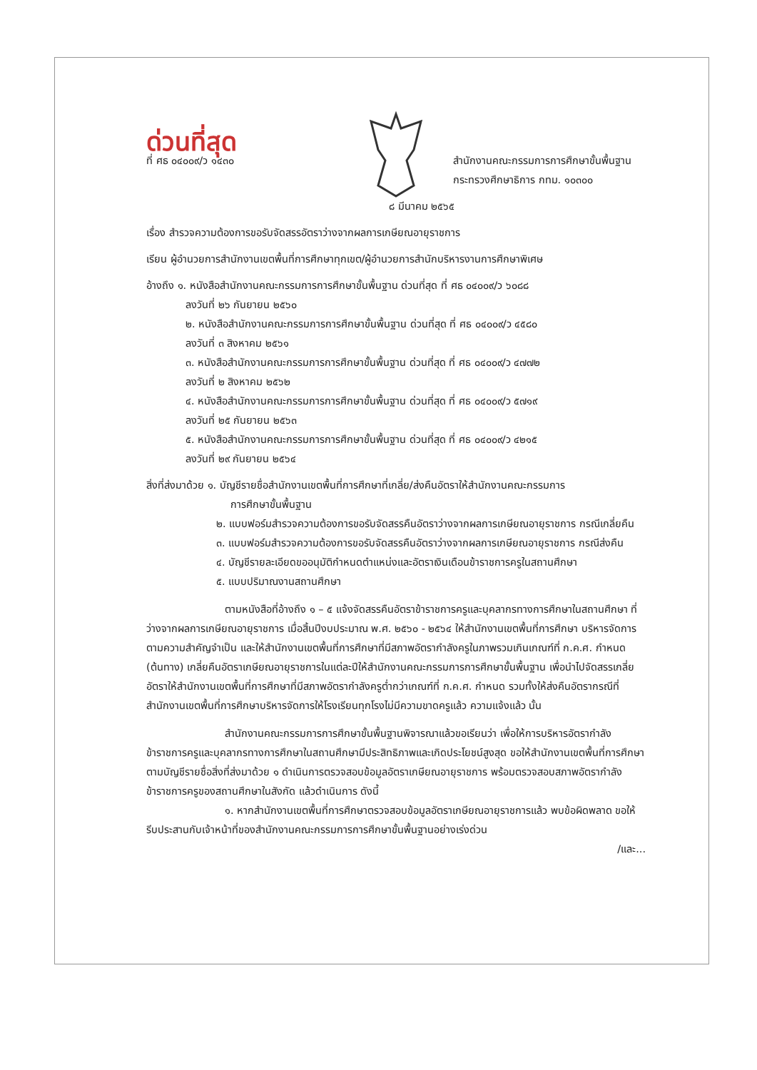ด่วนที่สุด
ที่ ศธ ๐๔๐๐๙/ว ๑๔๓๐ สำนักงานคณะกรรมการการศึกษาขั้นพื้นฐาน
กระทรวงศึกษาธิการ กทม. ๑๐๓๐๐
๘ มีนาคม ๒๕๖๕
เรื่อง สำรวจความต้องการขอรับจัดสรรอัตราว่างจากผลการเกษียณอายุราชการ
เรียน ผู้อำนวยการสำนักงานเขตพื้นที่การศึกษาทุกเขต/ผู้อำนวยการสำนักบริหารงานการศึกษาพิเศษ
อ้างถึง ๑. หนังสือสำนักงานคณะกรรมการการศึกษาขั้นพื้นฐาน ด่วนที่สุด ที่ ศธ ๐๔๐๐๙/ว ๖๐๘๘
ลงวันที่ ๒๖ กันยายน ๒๕๖๐
๒. หนังสือสำนักงานคณะกรรมการการศึกษาขั้นพื้นฐาน ด่วนที่สุด ที่ ศธ ๐๔๐๐๙/ว ๔๕๘๐
ลงวันที่ ๓ สิงหาคม ๒๕๖๑
๓. หนังสือสำนักงานคณะกรรมการการศึกษาขั้นพื้นฐาน ด่วนที่สุด ที่ ศธ ๐๔๐๐๙/ว ๔๗๗๒
ลงวันที่ ๒ สิงหาคม ๒๕๖๒
๔. หนังสือสำนักงานคณะกรรมการการศึกษาขั้นพื้นฐาน ด่วนที่สุด ที่ ศธ ๐๔๐๐๙/ว ๕๗๑๙
ลงวันที่ ๒๕ กันยายน ๒๕๖๓
๕. หนังสือสำนักงานคณะกรรมการการศึกษาขั้นพื้นฐาน ด่วนที่สุด ที่ ศธ ๐๔๐๐๙/ว ๔๒๑๕
ลงวันที่ ๒๙ กันยายน ๒๕๖๔
สิ่งที่ส่งมาด้วย ๑. บัญชีรายชื่อสำนักงานเขตพื้นที่การศึกษาที่เกลี่ย/ส่งคืนอัตราให้สำนักงานคณะกรรมการ
การศึกษาขั้นพื้นฐาน
๒. แบบฟอร์มสำรวจความต้องการขอรับจัดสรรคืนอัตราว่างจากผลการเกษียณอายุราชการ กรณีเกลี่ยคืน
๓. แบบฟอร์มสำรวจความต้องการขอรับจัดสรรคืนอัตราว่างจากผลการเกษียณอายุราชการ กรณีส่งคืน
๔. บัญชีรายละเอียดขออนุมัติกำหนดตำแหน่งและอัตราเงินเดือนข้าราชการครูในสถานศึกษา
๕. แบบปริมาณงานสถานศึกษา
ตามหนังสือที่อ้างถึง ๑ – ๕ แจ้งจัดสรรคืนอัตราข้าราชการครูและบุคลากรทางการศึกษาในสถานศึกษา ที่ว่างจากผลการเกษียณอายุราชการ เมื่อสิ้นปีงบประมาณ พ.ศ. ๒๕๖๐ - ๒๕๖๔ ให้สำนักงานเขตพื้นที่การศึกษา บริหารจัดการตามความสำคัญจำเป็น และให้สำนักงานเขตพื้นที่การศึกษาที่มีสภาพอัตรากำลังครูในภาพรวมเกินเกณฑ์ที่ ก.ค.ศ. กำหนด (ต้นทาง) เกลี่ยคืนอัตราเกษียณอายุราชการในแต่ละปีให้สำนักงานคณะกรรมการการศึกษาขั้นพื้นฐาน เพื่อนำไปจัดสรรเกลี่ยอัตราให้สำนักงานเขตพื้นที่การศึกษาที่มีสภาพอัตรากำลังครูต่ำกว่าเกณฑ์ที่ ก.ค.ศ. กำหนด รวมทั้งให้ส่งคืนอัตรากรณีที่สำนักงานเขตพื้นที่การศึกษาบริหารจัดการให้โรงเรียนทุกโรงไม่มีความขาดครูแล้ว ความแจ้งแล้ว นั้น
สำนักงานคณะกรรมการการศึกษาขั้นพื้นฐานพิจารณาแล้วขอเรียนว่า เพื่อให้การบริหารอัตรากำลังข้าราชการครูและบุคลากรทางการศึกษาในสถานศึกษามีประสิทธิภาพและเกิดประโยชน์สูงสุด ขอให้สำนักงานเขตพื้นที่การศึกษาตามบัญชีรายชื่อสิ่งที่ส่งมาด้วย ๑ ดำเนินการตรวจสอบข้อมูลอัตราเกษียณอายุราชการ พร้อมตรวจสอบสภาพอัตรากำลังข้าราชการครูของสถานศึกษาในสังกัด แล้วดำเนินการ ดังนี้
๑. หากสำนักงานเขตพื้นที่การศึกษาตรวจสอบข้อมูลอัตราเกษียณอายุราชการแล้ว พบข้อผิดพลาด ขอให้รีบประสานกับเจ้าหน้าที่ของสำนักงานคณะกรรมการการศึกษาขั้นพื้นฐานอย่างเร่งด่วน
/และ...